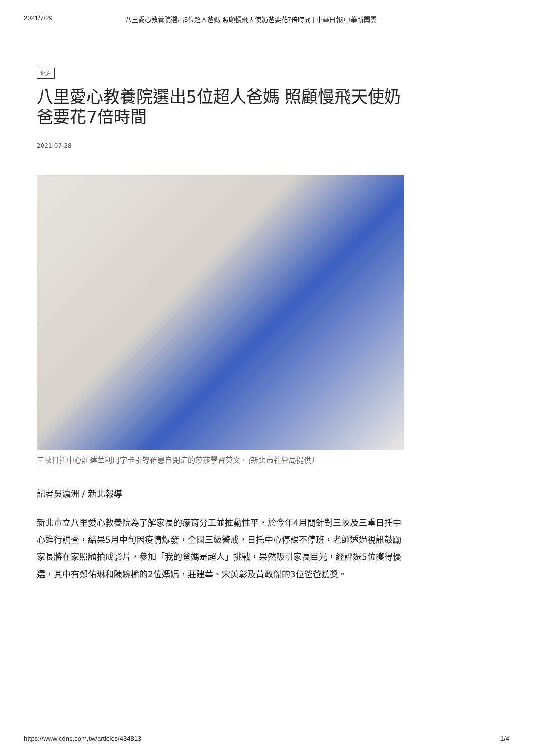2021/7/29 八里愛心教養院選出5位超人爸媽 照顧慢飛天使奶爸要花7倍時間 | 中華日報|中華新聞雲
地方
八里愛心教養院選出5位超人爸媽 照顧慢飛天使奶爸要花7倍時間
2021-07-28
三峽日托中心莊建華利用字卡引導罹患自閉症的莎莎學習英文。(新北市社會局提供)
記者吳瀛洲 / 新北報導
新北市立八里愛心教養院為了解家長的療育分工並推動性平，於今年4月間針對三峽及三重日托中心進行調查，結果5月中旬因疫情爆發，全國三級警戒，日托中心停課不停班，老師透過視訊鼓勵家長將在家照顧拍成影片，參加「我的爸媽是超人」挑戰，果然吸引家長目光，經評選5位獲得優選，其中有鄭佑琳和陳婉榆的2位媽媽，莊建華、宋英彰及黃政傑的3位爸爸獲獎。
https://www.cdns.com.tw/articles/434813 1/4